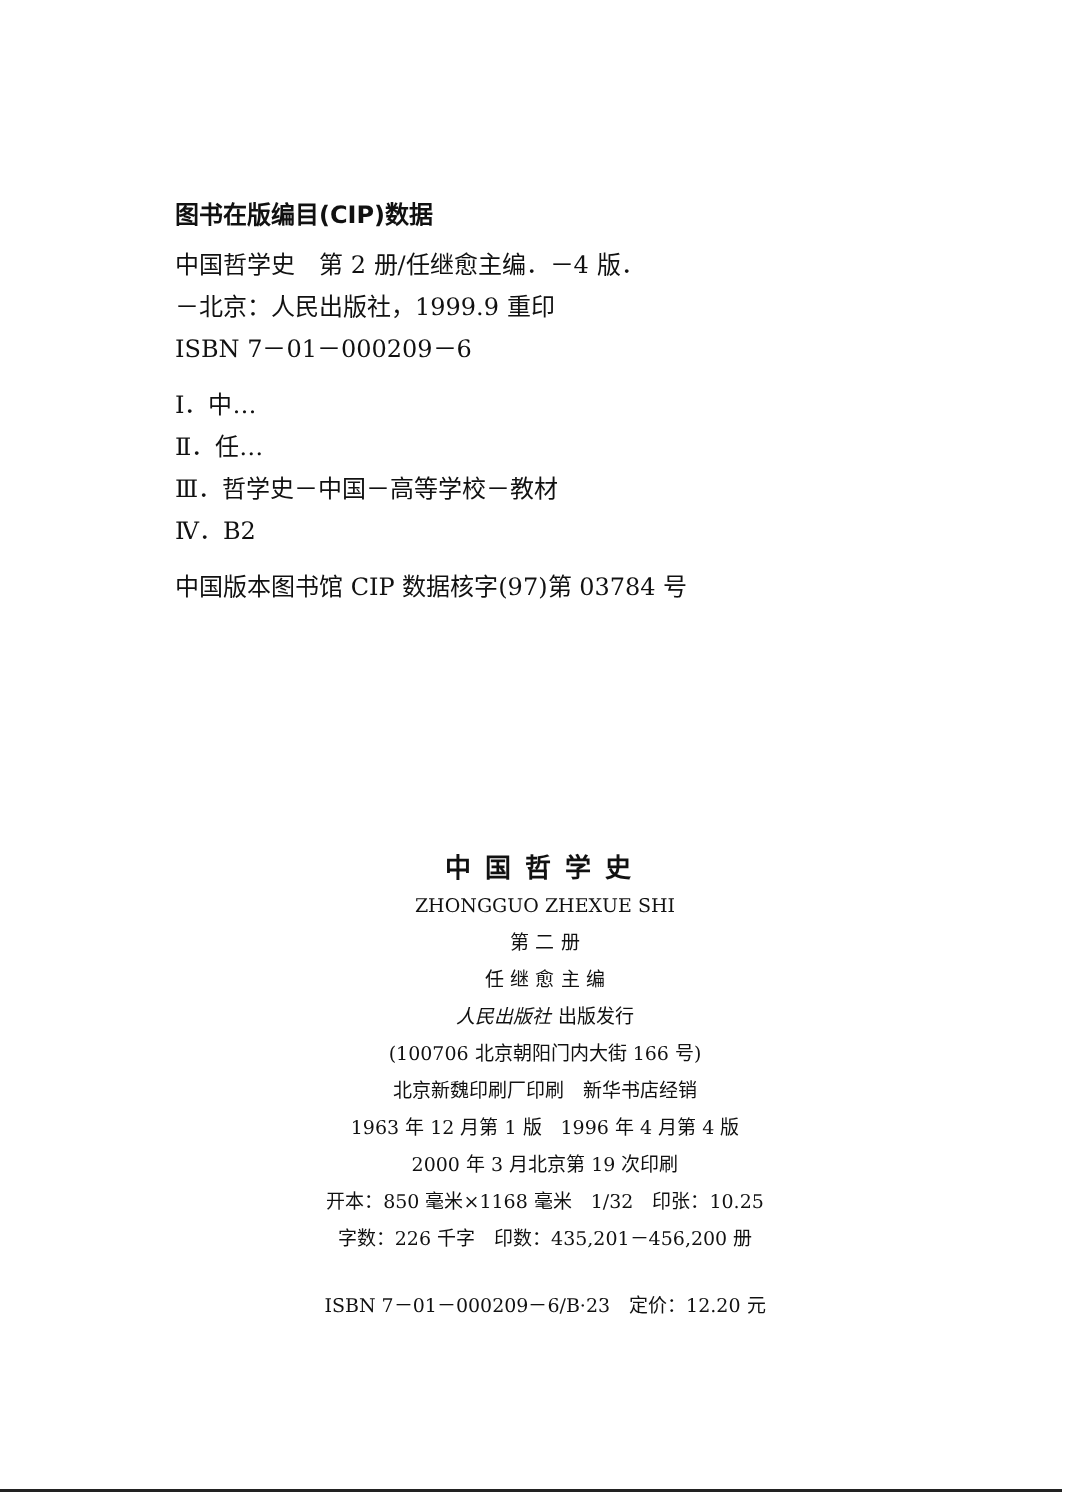图书在版编目(CIP)数据
中国哲学史　第 2 册/任继愈主编．－4 版．
－北京：人民出版社，1999.9 重印
ISBN 7－01－000209－6
Ⅰ．中…
Ⅱ．任…
Ⅲ．哲学史－中国－高等学校－教材
Ⅳ．B2
中国版本图书馆 CIP 数据核字(97)第 03784 号
中国哲学史
ZHONGGUO ZHEXUE SHI
第 二 册
任 继 愈 主 编
人民出版社 出版发行
(100706 北京朝阳门内大街 166 号)
北京新魏印刷厂印刷　新华书店经销
1963 年 12 月第 1 版　1996 年 4 月第 4 版
2000 年 3 月北京第 19 次印刷
开本：850 毫米×1168 毫米　1/32　印张：10.25
字数：226 千字　印数：435,201－456,200 册
ISBN 7－01－000209－6/B·23　定价：12.20 元